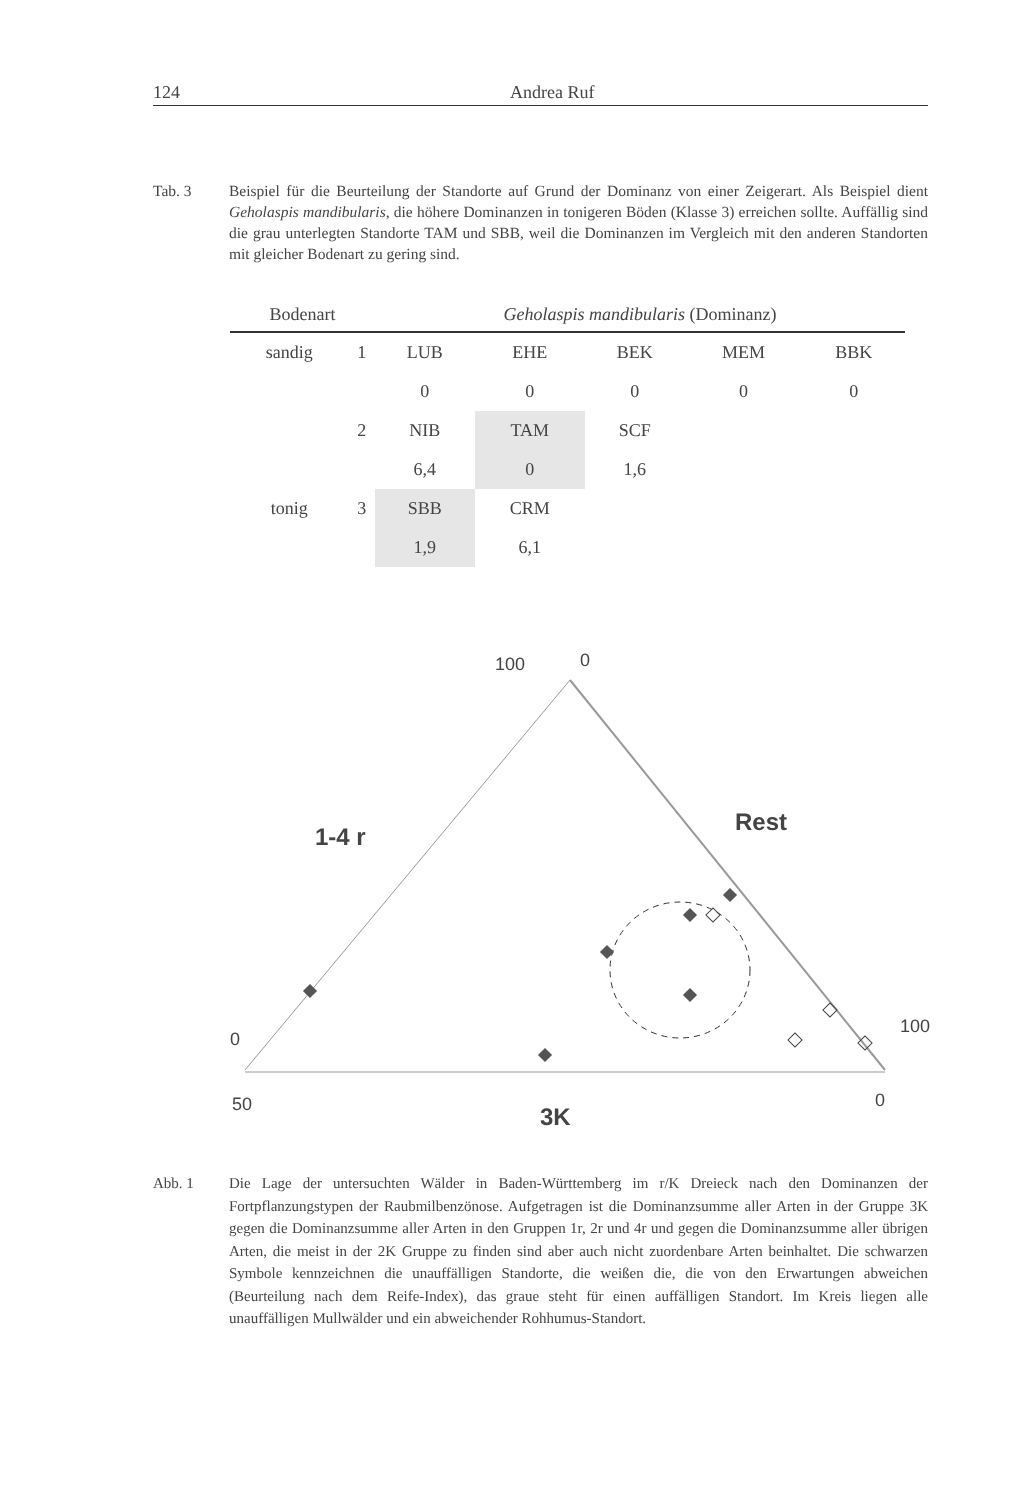124 Andrea Ruf
Tab. 3 Beispiel für die Beurteilung der Standorte auf Grund der Dominanz von einer Zeigerart. Als Beispiel dient Geholaspis mandibularis, die höhere Dominanzen in tonigeren Böden (Klasse 3) erreichen sollte. Auffällig sind die grau unterlegten Standorte TAM und SBB, weil die Dominanzen im Vergleich mit den anderen Standorten mit gleicher Bodenart zu gering sind.
| Bodenart | | Geholaspis mandibularis (Dominanz) | | | | |
| --- | --- | --- | --- | --- | --- | --- |
| sandig | 1 | LUB | EHE | BEK | MEM | BBK |
| | | 0 | 0 | 0 | 0 | 0 |
| | 2 | NIB | TAM | SCF | | |
| | | 6,4 | 0 | 1,6 | | |
| tonig | 3 | SBB | CRM | | | |
| | | 1,9 | 6,1 | | | |
100
0
1-4 r
Rest
0
100
50
0
3K
Abb. 1 Die Lage der untersuchten Wälder in Baden-Württemberg im r/K Dreieck nach den Dominanzen der Fortpflanzungstypen der Raubmilbenzönose. Aufgetragen ist die Dominanzsumme aller Arten in der Gruppe 3K gegen die Dominanzsumme aller Arten in den Gruppen 1r, 2r und 4r und gegen die Dominanzsumme aller übrigen Arten, die meist in der 2K Gruppe zu finden sind aber auch nicht zuordenbare Arten beinhaltet. Die schwarzen Symbole kennzeichnen die unauffälligen Standorte, die weißen die, die von den Erwartungen abweichen (Beurteilung nach dem Reife-Index), das graue steht für einen auffälligen Standort. Im Kreis liegen alle unauffälligen Mullwälder und ein abweichender Rohhumus-Standort.